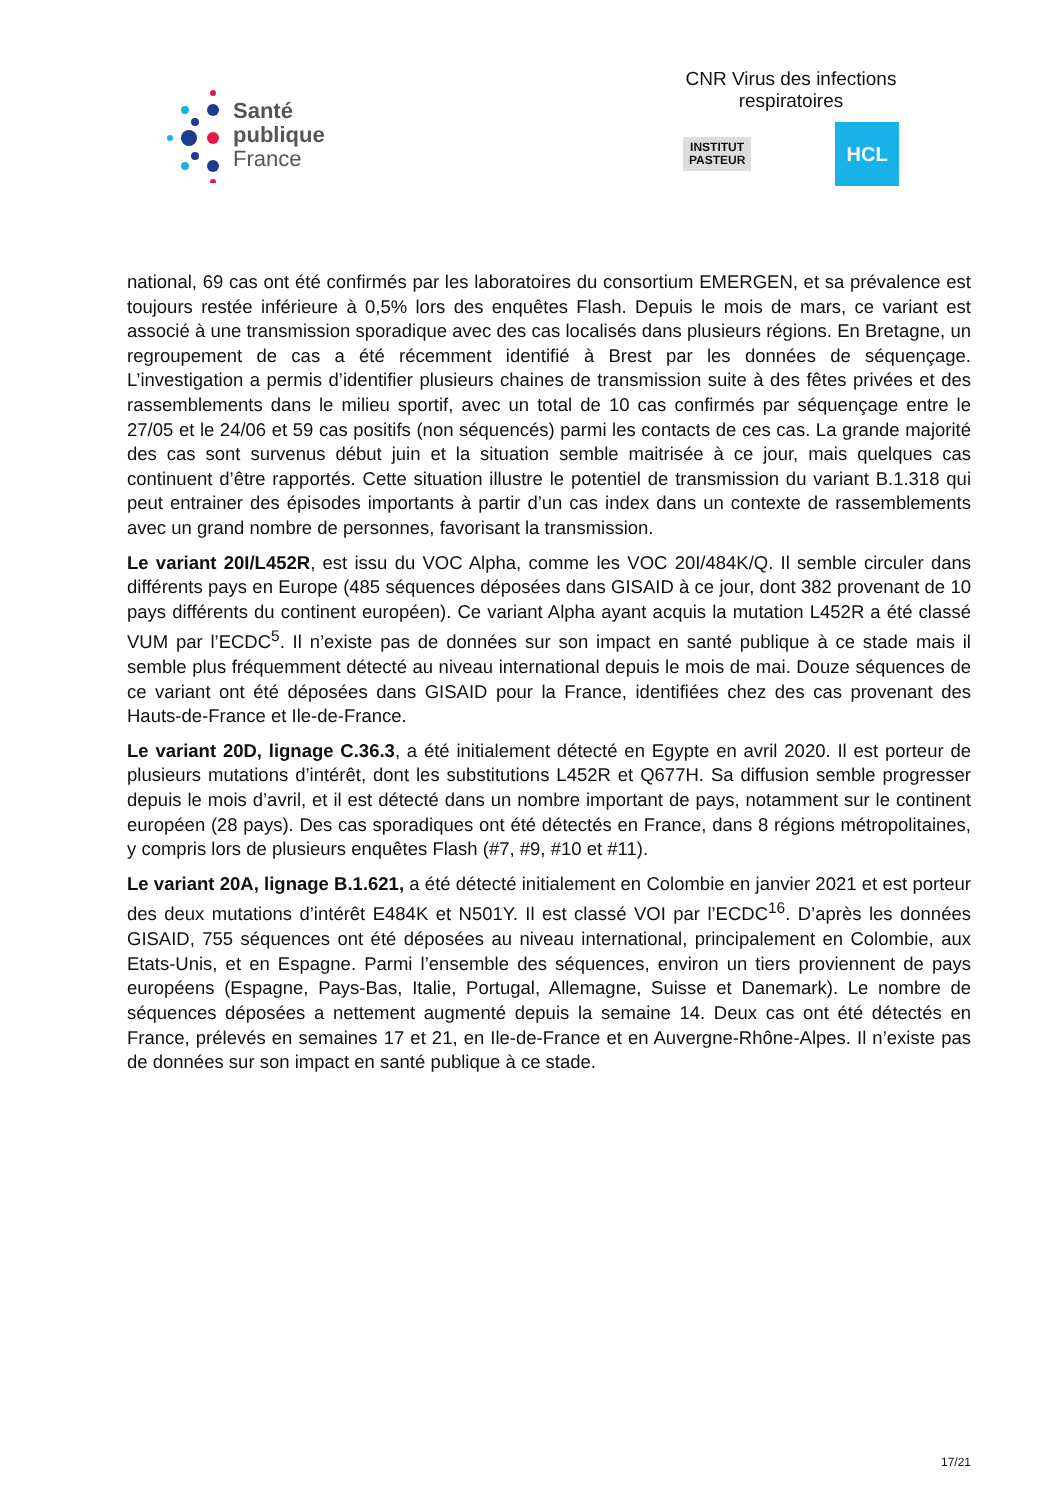Santé
publique
France
CNR Virus des infections respiratoires
INSTITUT
PASTEUR
HCL
national, 69 cas ont été confirmés par les laboratoires du consortium EMERGEN, et sa prévalence est toujours restée inférieure à 0,5% lors des enquêtes Flash. Depuis le mois de mars, ce variant est associé à une transmission sporadique avec des cas localisés dans plusieurs régions. En Bretagne, un regroupement de cas a été récemment identifié à Brest par les données de séquençage. L’investigation a permis d’identifier plusieurs chaines de transmission suite à des fêtes privées et des rassemblements dans le milieu sportif, avec un total de 10 cas confirmés par séquençage entre le 27/05 et le 24/06 et 59 cas positifs (non séquencés) parmi les contacts de ces cas. La grande majorité des cas sont survenus début juin et la situation semble maitrisée à ce jour, mais quelques cas continuent d’être rapportés. Cette situation illustre le potentiel de transmission du variant B.1.318 qui peut entrainer des épisodes importants à partir d’un cas index dans un contexte de rassemblements avec un grand nombre de personnes, favorisant la transmission.
Le variant 20I/L452R, est issu du VOC Alpha, comme les VOC 20I/484K/Q. Il semble circuler dans différents pays en Europe (485 séquences déposées dans GISAID à ce jour, dont 382 provenant de 10 pays différents du continent européen). Ce variant Alpha ayant acquis la mutation L452R a été classé VUM par l’ECDC<sup>5</sup>. Il n’existe pas de données sur son impact en santé publique à ce stade mais il semble plus fréquemment détecté au niveau international depuis le mois de mai. Douze séquences de ce variant ont été déposées dans GISAID pour la France, identifiées chez des cas provenant des Hauts-de-France et Ile-de-France.
Le variant 20D, lignage C.36.3, a été initialement détecté en Egypte en avril 2020. Il est porteur de plusieurs mutations d’intérêt, dont les substitutions L452R et Q677H. Sa diffusion semble progresser depuis le mois d’avril, et il est détecté dans un nombre important de pays, notamment sur le continent européen (28 pays). Des cas sporadiques ont été détectés en France, dans 8 régions métropolitaines, y compris lors de plusieurs enquêtes Flash (#7, #9, #10 et #11).
Le variant 20A, lignage B.1.621, a été détecté initialement en Colombie en janvier 2021 et est porteur des deux mutations d’intérêt E484K et N501Y. Il est classé VOI par l’ECDC<sup>16</sup>. D’après les données GISAID, 755 séquences ont été déposées au niveau international, principalement en Colombie, aux Etats-Unis, et en Espagne. Parmi l’ensemble des séquences, environ un tiers proviennent de pays européens (Espagne, Pays-Bas, Italie, Portugal, Allemagne, Suisse et Danemark). Le nombre de séquences déposées a nettement augmenté depuis la semaine 14. Deux cas ont été détectés en France, prélevés en semaines 17 et 21, en Ile-de-France et en Auvergne-Rhône-Alpes. Il n’existe pas de données sur son impact en santé publique à ce stade.
17/21